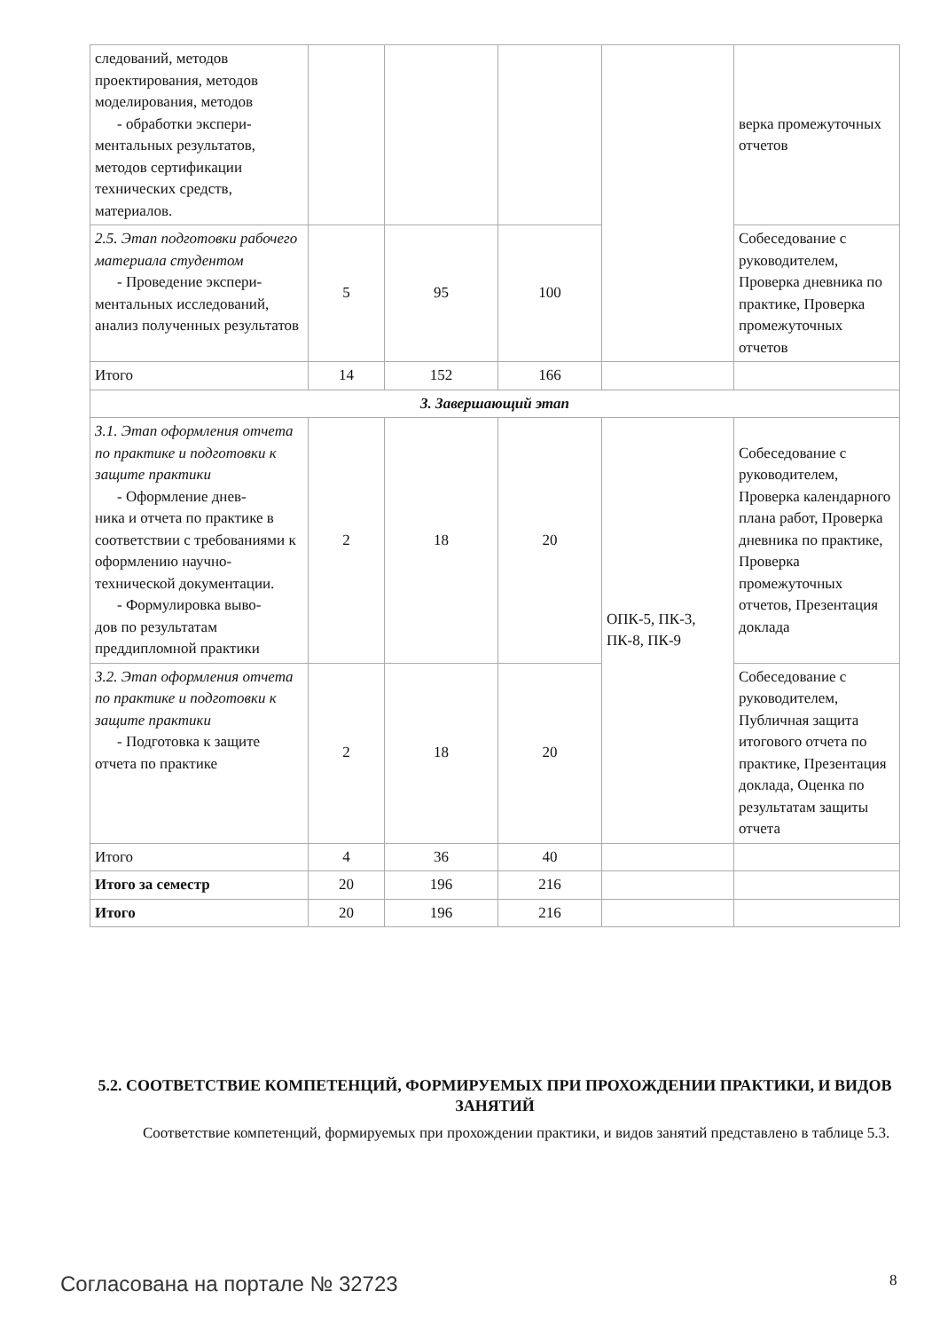| следований, методов проектирования, методов моделирования, методов - обработки экспери- ментальных результатов, методов сертификации технических средств, материалов. | | | | | верка промежуточных отчетов |
| 2.5. Этап подготовки рабочего материала студентом - Проведение экспери- ментальных исследований, анализ полученных результатов | 5 | 95 | 100 | | Собеседование с руководителем, Проверка дневника по практике, Проверка промежуточных отчетов |
| Итого | 14 | 152 | 166 | | |
| 3. Завершающий этап | | | | | |
| 3.1. Этап оформления отчета по практике и подготовки к защите практики - Оформление днев- ника и отчета по практике в соответствии с требованиями к оформлению научно-технической документации. - Формулировка выво- дов по результатам преддипломной практики | 2 | 18 | 20 | ОПК-5, ПК-3, ПК-8, ПК-9 | Собеседование с руководителем, Проверка календарного плана работ, Проверка дневника по практике, Проверка промежуточных отчетов, Презентация доклада |
| 3.2. Этап оформления отчета по практике и подготовки к защите практики - Подготовка к защите отчета по практике | 2 | 18 | 20 | | Собеседование с руководителем, Публичная защита итогового отчета по практике, Презентация доклада, Оценка по результатам защиты отчета |
| Итого | 4 | 36 | 40 | | |
| Итого за семестр | 20 | 196 | 216 | | |
| Итого | 20 | 196 | 216 | | |
5.2. СООТВЕТСТВИЕ КОМПЕТЕНЦИЙ, ФОРМИРУЕМЫХ ПРИ ПРОХОЖДЕНИИ ПРАКТИКИ, И ВИДОВ ЗАНЯТИЙ
Соответствие компетенций, формируемых при прохождении практики, и видов занятий представлено в таблице 5.3.
Согласована на портале № 32723 8